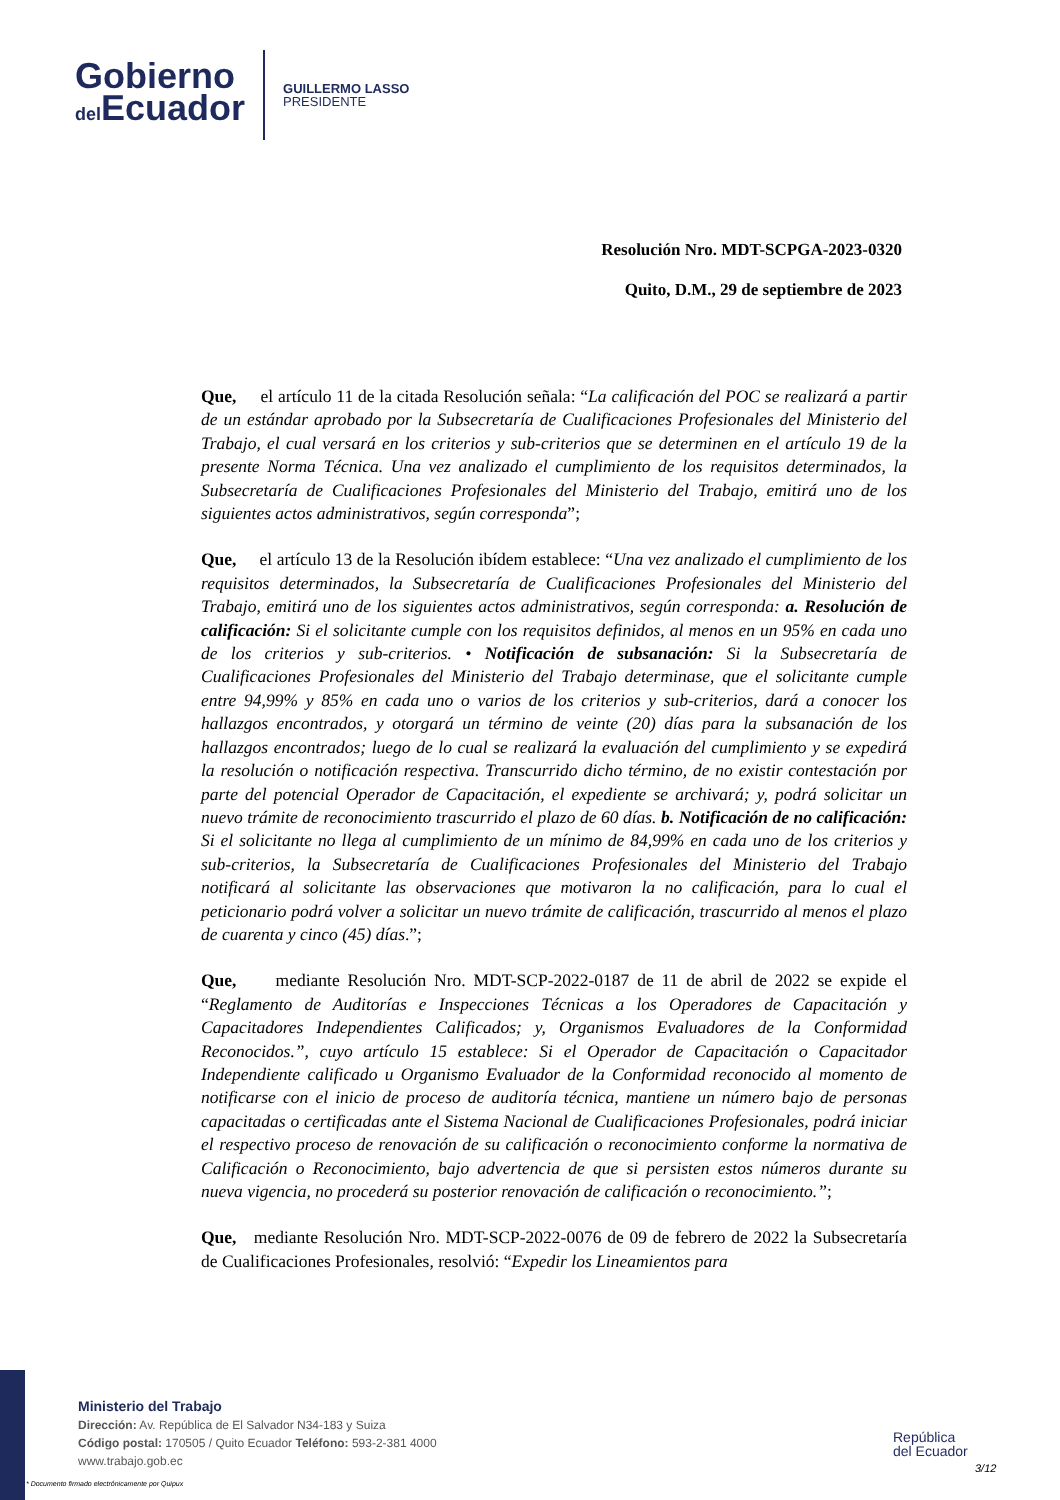Gobierno
del Ecuador
GUILLERMO LASSO
PRESIDENTE
Resolución Nro. MDT-SCPGA-2023-0320
Quito, D.M., 29 de septiembre de 2023
Que, el artículo 11 de la citada Resolución señala: “La calificación del POC se realizará a partir de un estándar aprobado por la Subsecretaría de Cualificaciones Profesionales del Ministerio del Trabajo, el cual versará en los criterios y sub-criterios que se determinen en el artículo 19 de la presente Norma Técnica. Una vez analizado el cumplimiento de los requisitos determinados, la Subsecretaría de Cualificaciones Profesionales del Ministerio del Trabajo, emitirá uno de los siguientes actos administrativos, según corresponda”;
Que, el artículo 13 de la Resolución ibídem establece: “Una vez analizado el cumplimiento de los requisitos determinados, la Subsecretaría de Cualificaciones Profesionales del Ministerio del Trabajo, emitirá uno de los siguientes actos administrativos, según corresponda: a. Resolución de calificación: Si el solicitante cumple con los requisitos definidos, al menos en un 95% en cada uno de los criterios y sub-criterios. • Notificación de subsanación: Si la Subsecretaría de Cualificaciones Profesionales del Ministerio del Trabajo determinase, que el solicitante cumple entre 94,99% y 85% en cada uno o varios de los criterios y sub-criterios, dará a conocer los hallazgos encontrados, y otorgará un término de veinte (20) días para la subsanación de los hallazgos encontrados; luego de lo cual se realizará la evaluación del cumplimiento y se expedirá la resolución o notificación respectiva. Transcurrido dicho término, de no existir contestación por parte del potencial Operador de Capacitación, el expediente se archivará; y, podrá solicitar un nuevo trámite de reconocimiento trascurrido el plazo de 60 días. b. Notificación de no calificación: Si el solicitante no llega al cumplimiento de un mínimo de 84,99% en cada uno de los criterios y sub-criterios, la Subsecretaría de Cualificaciones Profesionales del Ministerio del Trabajo notificará al solicitante las observaciones que motivaron la no calificación, para lo cual el peticionario podrá volver a solicitar un nuevo trámite de calificación, trascurrido al menos el plazo de cuarenta y cinco (45) días.”;
Que, mediante Resolución Nro. MDT-SCP-2022-0187 de 11 de abril de 2022 se expide el “Reglamento de Auditorías e Inspecciones Técnicas a los Operadores de Capacitación y Capacitadores Independientes Calificados; y, Organismos Evaluadores de la Conformidad Reconocidos.”, cuyo artículo 15 establece: Si el Operador de Capacitación o Capacitador Independiente calificado u Organismo Evaluador de la Conformidad reconocido al momento de notificarse con el inicio de proceso de auditoría técnica, mantiene un número bajo de personas capacitadas o certificadas ante el Sistema Nacional de Cualificaciones Profesionales, podrá iniciar el respectivo proceso de renovación de su calificación o reconocimiento conforme la normativa de Calificación o Reconocimiento, bajo advertencia de que si persisten estos números durante su nueva vigencia, no procederá su posterior renovación de calificación o reconocimiento.”;
Que, mediante Resolución Nro. MDT-SCP-2022-0076 de 09 de febrero de 2022 la Subsecretaría de Cualificaciones Profesionales, resolvió: “Expedir los Lineamientos para
Ministerio del Trabajo
Dirección: Av. República de El Salvador N34-183 y Suiza
Código postal: 170505 / Quito Ecuador Teléfono: 593-2-381 4000
www.trabajo.gob.ec
República
del Ecuador
3/12
* Documento firmado electrónicamente por Quipux